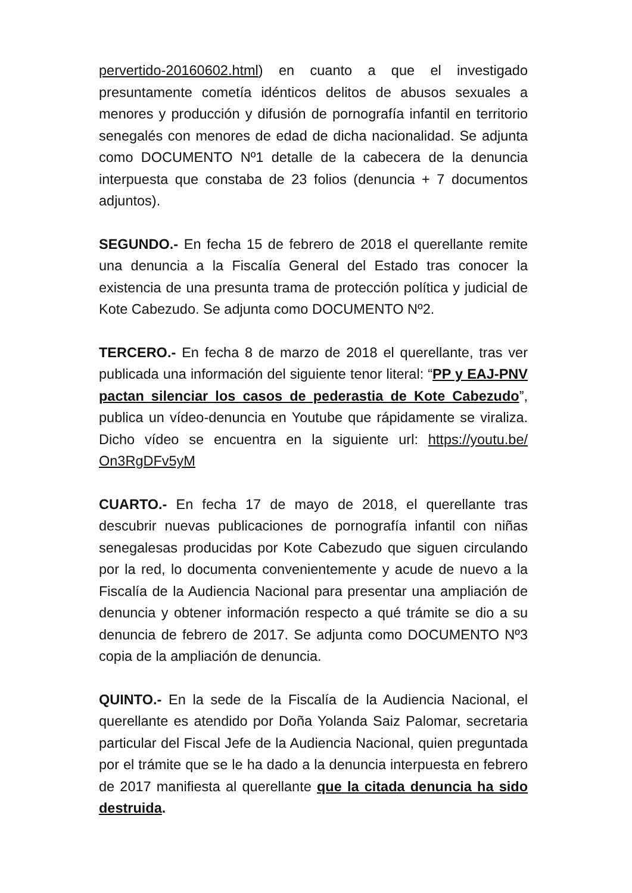pervertido-20160602.html) en cuanto a que el investigado presuntamente cometía idénticos delitos de abusos sexuales a menores y producción y difusión de pornografía infantil en territorio senegalés con menores de edad de dicha nacionalidad. Se adjunta como DOCUMENTO Nº1 detalle de la cabecera de la denuncia interpuesta que constaba de 23 folios (denuncia + 7 documentos adjuntos).
SEGUNDO.- En fecha 15 de febrero de 2018 el querellante remite una denuncia a la Fiscalía General del Estado tras conocer la existencia de una presunta trama de protección política y judicial de Kote Cabezudo. Se adjunta como DOCUMENTO Nº2.
TERCERO.- En fecha 8 de marzo de 2018 el querellante, tras ver publicada una información del siguiente tenor literal: “PP y EAJ-PNV pactan silenciar los casos de pederastia de Kote Cabezudo”, publica un vídeo-denuncia en Youtube que rápidamente se viraliza. Dicho vídeo se encuentra en la siguiente url: https://youtu.be/ On3RgDFv5yM
CUARTO.- En fecha 17 de mayo de 2018, el querellante tras descubrir nuevas publicaciones de pornografía infantil con niñas senegalesas producidas por Kote Cabezudo que siguen circulando por la red, lo documenta convenientemente y acude de nuevo a la Fiscalía de la Audiencia Nacional para presentar una ampliación de denuncia y obtener información respecto a qué trámite se dio a su denuncia de febrero de 2017. Se adjunta como DOCUMENTO Nº3 copia de la ampliación de denuncia.
QUINTO.- En la sede de la Fiscalía de la Audiencia Nacional, el querellante es atendido por Doña Yolanda Saiz Palomar, secretaria particular del Fiscal Jefe de la Audiencia Nacional, quien preguntada por el trámite que se le ha dado a la denuncia interpuesta en febrero de 2017 manifiesta al querellante que la citada denuncia ha sido destruida.